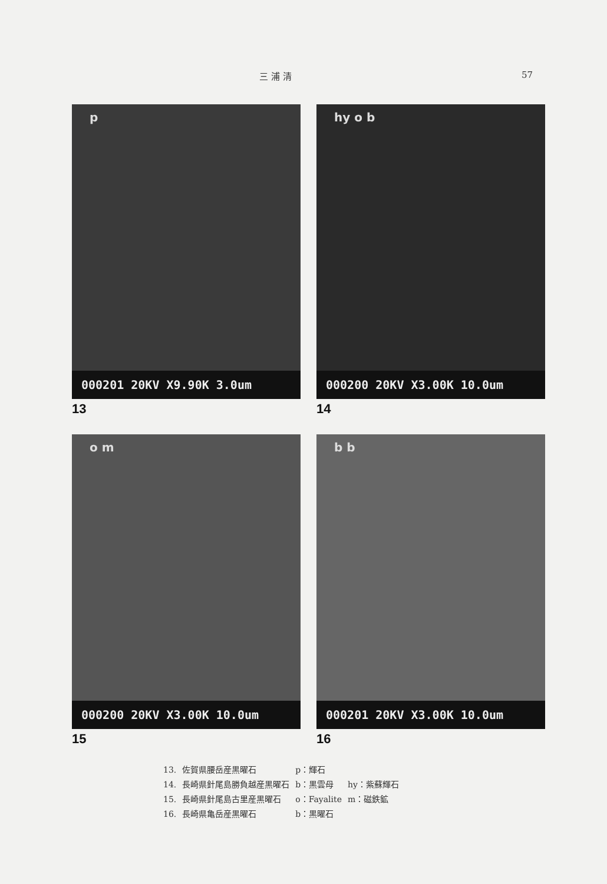三 浦 清 57
p
000201 20KV X9.90K 3.0um
13
hy o b
000200 20KV X3.00K 10.0um
14
o m
000200 20KV X3.00K 10.0um
15
b b
000201 20KV X3.00K 10.0um
16
| 13. | 佐賀県腰岳産黒曜石 | p：輝石 | |
| 14. | 長崎県針尾島勝負越産黒曜石 | b：黒雲母 | hy：紫蘇輝石 |
| 15. | 長崎県針尾島古里産黒曜石 | o：Fayalite | m：磁鉄鉱 |
| 16. | 長崎県亀岳産黒曜石 | b：黒曜石 | |